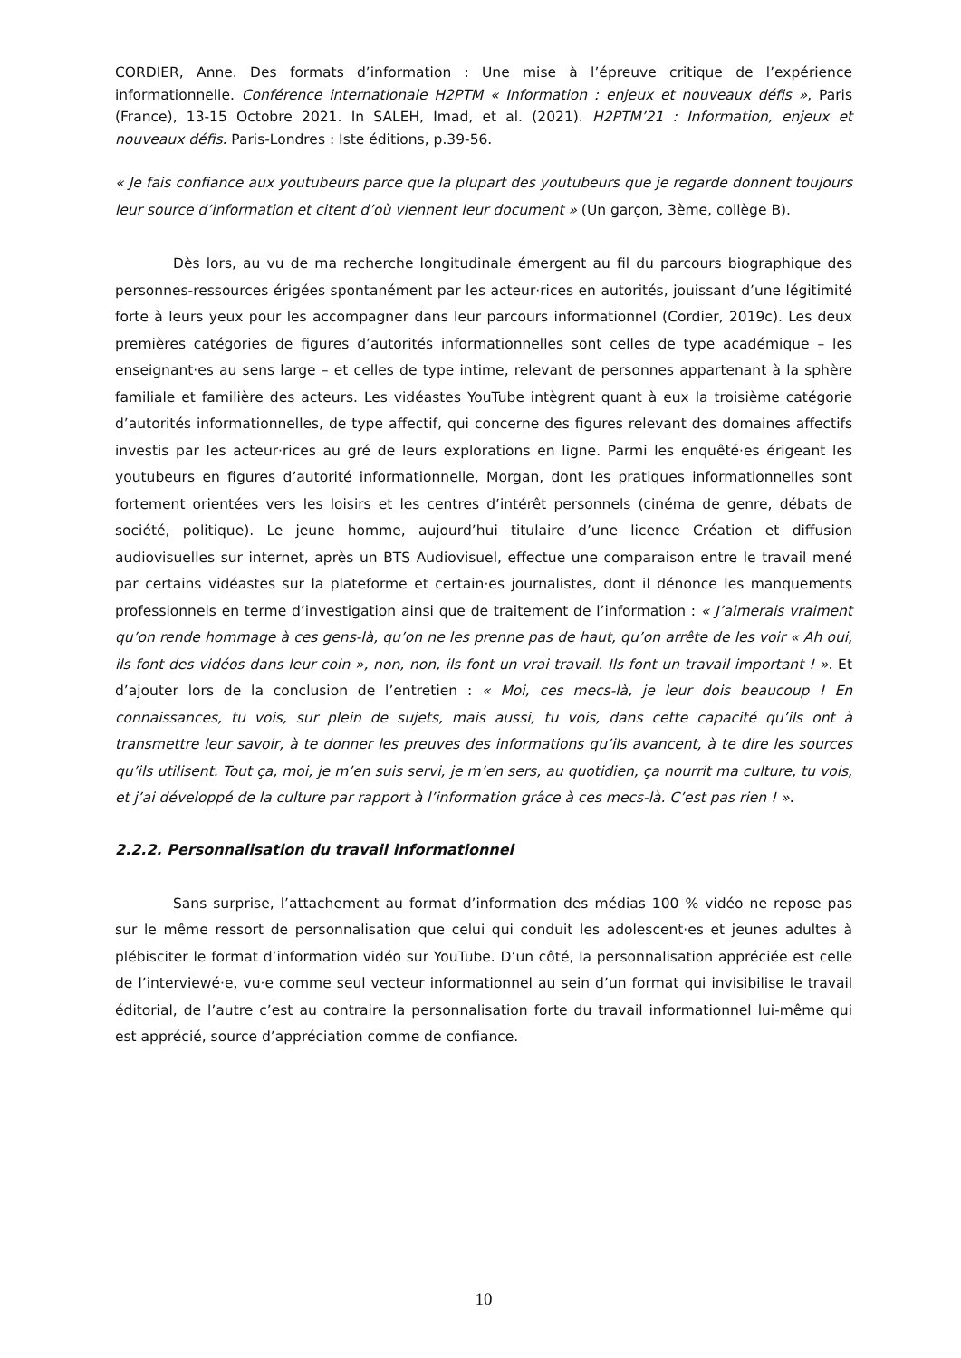CORDIER, Anne. Des formats d’information : Une mise à l’épreuve critique de l’expérience informationnelle. Conférence internationale H2PTM « Information : enjeux et nouveaux défis », Paris (France), 13-15 Octobre 2021. In SALEH, Imad, et al. (2021). H2PTM’21 : Information, enjeux et nouveaux défis. Paris-Londres : Iste éditions, p.39-56.
« Je fais confiance aux youtubeurs parce que la plupart des youtubeurs que je regarde donnent toujours leur source d’information et citent d’où viennent leur document » (Un garçon, 3ème, collège B).
Dès lors, au vu de ma recherche longitudinale émergent au fil du parcours biographique des personnes-ressources érigées spontanément par les acteur·rices en autorités, jouissant d’une légitimité forte à leurs yeux pour les accompagner dans leur parcours informationnel (Cordier, 2019c). Les deux premières catégories de figures d’autorités informationnelles sont celles de type académique – les enseignant·es au sens large – et celles de type intime, relevant de personnes appartenant à la sphère familiale et familière des acteurs. Les vidéastes YouTube intègrent quant à eux la troisième catégorie d’autorités informationnelles, de type affectif, qui concerne des figures relevant des domaines affectifs investis par les acteur·rices au gré de leurs explorations en ligne. Parmi les enquêté·es érigeant les youtubeurs en figures d’autorité informationnelle, Morgan, dont les pratiques informationnelles sont fortement orientées vers les loisirs et les centres d’intérêt personnels (cinéma de genre, débats de société, politique). Le jeune homme, aujourd’hui titulaire d’une licence Création et diffusion audiovisuelles sur internet, après un BTS Audiovisuel, effectue une comparaison entre le travail mené par certains vidéastes sur la plateforme et certain·es journalistes, dont il dénonce les manquements professionnels en terme d’investigation ainsi que de traitement de l’information : « J’aimerais vraiment qu’on rende hommage à ces gens-là, qu’on ne les prenne pas de haut, qu’on arrête de les voir « Ah oui, ils font des vidéos dans leur coin », non, non, ils font un vrai travail. Ils font un travail important ! ». Et d’ajouter lors de la conclusion de l’entretien : « Moi, ces mecs-là, je leur dois beaucoup ! En connaissances, tu vois, sur plein de sujets, mais aussi, tu vois, dans cette capacité qu’ils ont à transmettre leur savoir, à te donner les preuves des informations qu’ils avancent, à te dire les sources qu’ils utilisent. Tout ça, moi, je m’en suis servi, je m’en sers, au quotidien, ça nourrit ma culture, tu vois, et j’ai développé de la culture par rapport à l’information grâce à ces mecs-là. C’est pas rien ! ».
2.2.2. Personnalisation du travail informationnel
Sans surprise, l’attachement au format d’information des médias 100 % vidéo ne repose pas sur le même ressort de personnalisation que celui qui conduit les adolescent·es et jeunes adultes à plébisciter le format d’information vidéo sur YouTube. D’un côté, la personnalisation appréciée est celle de l’interviewé·e, vu·e comme seul vecteur informationnel au sein d’un format qui invisibilise le travail éditorial, de l’autre c’est au contraire la personnalisation forte du travail informationnel lui-même qui est apprécié, source d’appréciation comme de confiance.
10